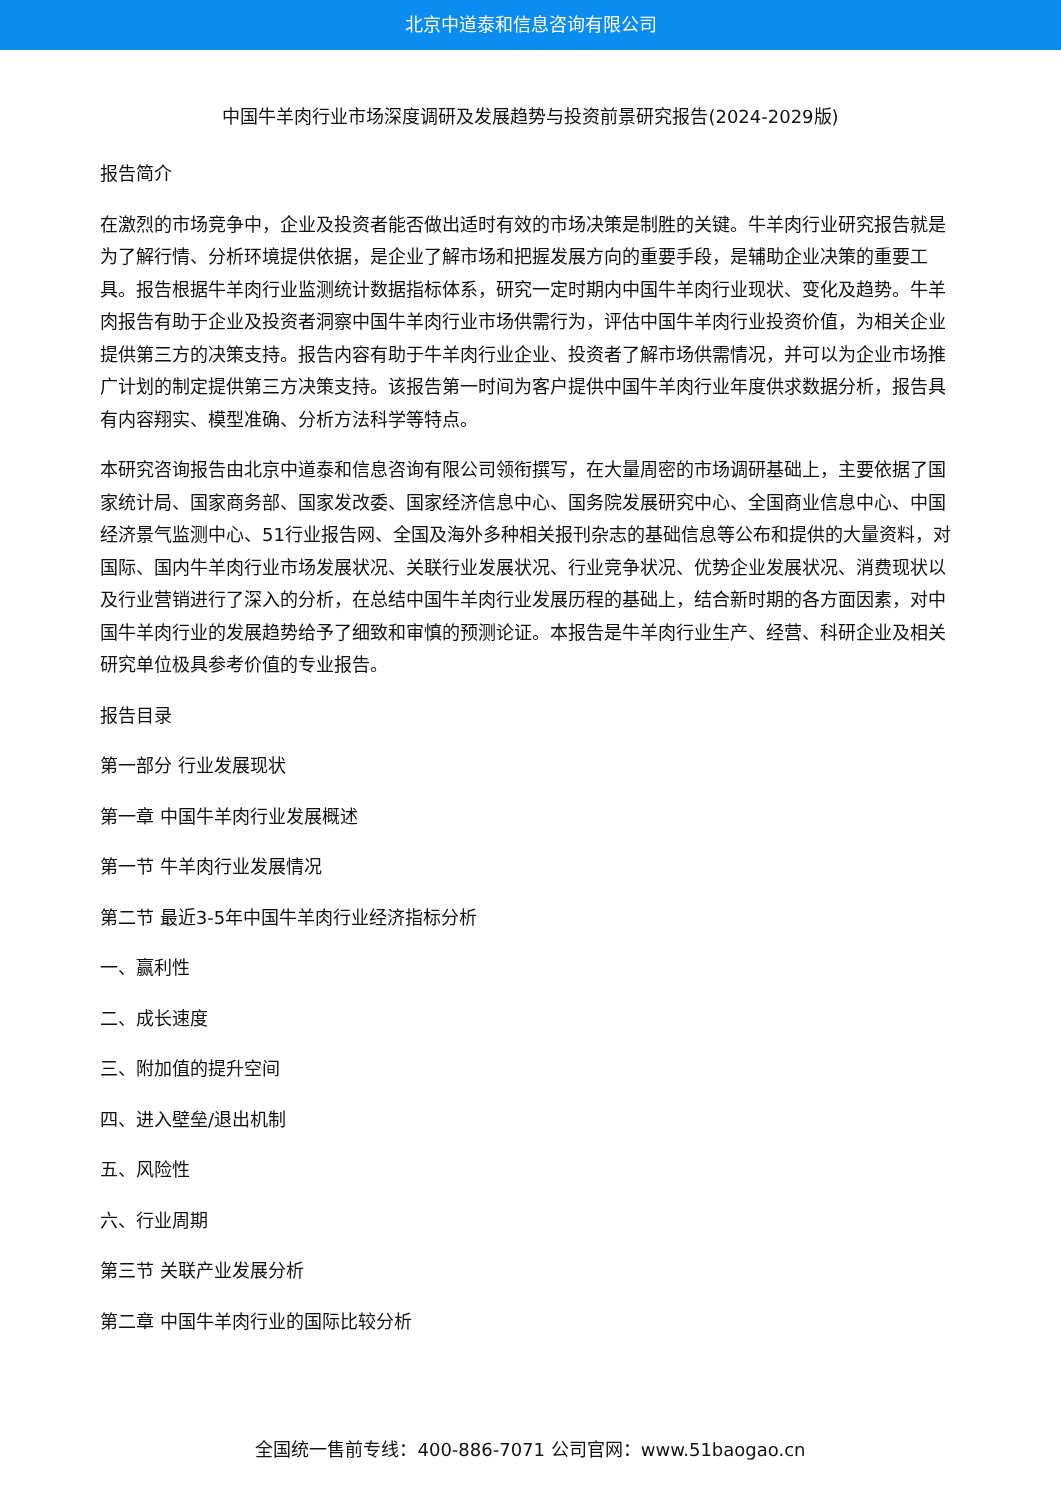北京中道泰和信息咨询有限公司
中国牛羊肉行业市场深度调研及发展趋势与投资前景研究报告(2024-2029版)
报告简介
在激烈的市场竞争中，企业及投资者能否做出适时有效的市场决策是制胜的关键。牛羊肉行业研究报告就是为了解行情、分析环境提供依据，是企业了解市场和把握发展方向的重要手段，是辅助企业决策的重要工具。报告根据牛羊肉行业监测统计数据指标体系，研究一定时期内中国牛羊肉行业现状、变化及趋势。牛羊肉报告有助于企业及投资者洞察中国牛羊肉行业市场供需行为，评估中国牛羊肉行业投资价值，为相关企业提供第三方的决策支持。报告内容有助于牛羊肉行业企业、投资者了解市场供需情况，并可以为企业市场推广计划的制定提供第三方决策支持。该报告第一时间为客户提供中国牛羊肉行业年度供求数据分析，报告具有内容翔实、模型准确、分析方法科学等特点。
本研究咨询报告由北京中道泰和信息咨询有限公司领衔撰写，在大量周密的市场调研基础上，主要依据了国家统计局、国家商务部、国家发改委、国家经济信息中心、国务院发展研究中心、全国商业信息中心、中国经济景气监测中心、51行业报告网、全国及海外多种相关报刊杂志的基础信息等公布和提供的大量资料，对国际、国内牛羊肉行业市场发展状况、关联行业发展状况、行业竞争状况、优势企业发展状况、消费现状以及行业营销进行了深入的分析，在总结中国牛羊肉行业发展历程的基础上，结合新时期的各方面因素，对中国牛羊肉行业的发展趋势给予了细致和审慎的预测论证。本报告是牛羊肉行业生产、经营、科研企业及相关研究单位极具参考价值的专业报告。
报告目录
第一部分 行业发展现状
第一章 中国牛羊肉行业发展概述
第一节 牛羊肉行业发展情况
第二节 最近3-5年中国牛羊肉行业经济指标分析
一、赢利性
二、成长速度
三、附加值的提升空间
四、进入壁垒/退出机制
五、风险性
六、行业周期
第三节 关联产业发展分析
第二章 中国牛羊肉行业的国际比较分析
全国统一售前专线：400-886-7071 公司官网：www.51baogao.cn